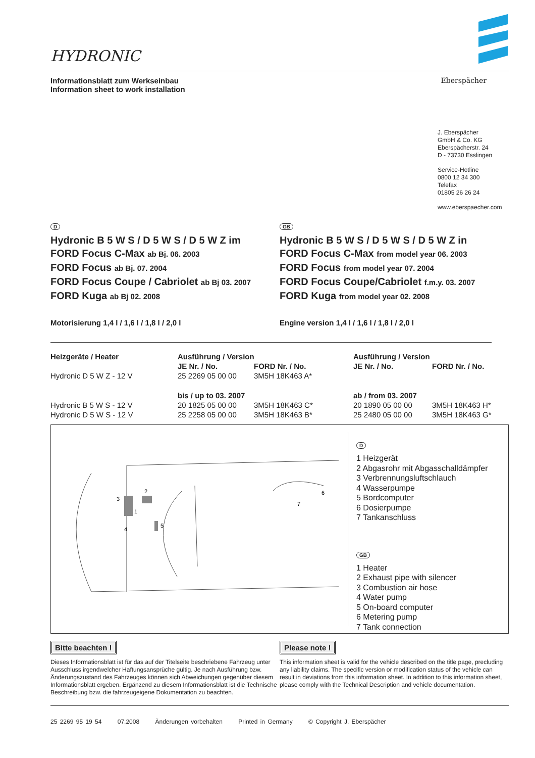HYDRONIC
Informationsblatt zum Werkseinbau
Information sheet to work installation
Eberspächer
J. Eberspächer
GmbH & Co. KG
Eberspächerstr. 24
D - 73730 Esslingen
Service-Hotline
0800 12 34 300
Telefax
01805 26 26 24
www.eberspaecher.com
D
Hydronic B 5 W S / D 5 W S / D 5 W Z im
FORD Focus C-Max ab Bj. 06. 2003
FORD Focus ab Bj. 07. 2004
FORD Focus Coupe / Cabriolet ab Bj 03. 2007
FORD Kuga ab Bj 02. 2008
Motorisierung 1,4 l / 1,6 l / 1,8 l / 2,0 l
GB
Hydronic B 5 W S / D 5 W S / D 5 W Z in
FORD Focus C-Max from model year 06. 2003
FORD Focus from model year 07. 2004
FORD Focus Coupe/Cabriolet f.m.y. 03. 2007
FORD Kuga from model year 02. 2008
Engine version 1,4 l / 1,6 l / 1,8 l / 2,0 l
| Heizgeräte / Heater | Ausführung / Version | | Ausführung / Version | |
| --- | --- | --- | --- | --- |
| | JE Nr. / No. | FORD Nr. / No. | JE Nr. / No. | FORD Nr. / No. |
| Hydronic D 5 W Z - 12 V | 25 2269 05 00 00 | 3M5H 18K463 A* | | |
| | bis / up to 03. 2007 | | ab / from 03. 2007 | |
| Hydronic B 5 W S - 12 V | 20 1825 05 00 00 | 3M5H 18K463 C* | 20 1890 05 00 00 | 3M5H 18K463 H* |
| Hydronic D 5 W S - 12 V | 25 2258 05 00 00 | 3M5H 18K463 B* | 25 2480 05 00 00 | 3M5H 18K463 G* |
3
2
1
4
5
6
7
D
1 Heizgerät
2 Abgasrohr mit Abgasschalldämpfer
3 Verbrennungsluftschlauch
4 Wasserpumpe
5 Bordcomputer
6 Dosierpumpe
7 Tankanschluss
GB
1 Heater
2 Exhaust pipe with silencer
3 Combustion air hose
4 Water pump
5 On-board computer
6 Metering pump
7 Tank connection
Bitte beachten !
Dieses Informationsblatt ist für das auf der Titelseite beschriebene Fahrzeug unter Ausschluss irgendwelcher Haftungsansprüche gültig. Je nach Ausführung bzw. Änderungszustand des Fahrzeuges können sich Abweichungen gegenüber diesem Informationsblatt ergeben. Ergänzend zu diesem Informationsblatt ist die Technische Beschreibung bzw. die fahrzeugeigene Dokumentation zu beachten.
Please note !
This information sheet is valid for the vehicle described on the title page, precluding any liability claims. The specific version or modification status of the vehicle can result in deviations from this information sheet. In addition to this information sheet, please comply with the Technical Description and vehicle documentation.
25 2269 95 19 54 07.2008 Änderungen vorbehalten Printed in Germany © Copyright J. Eberspächer